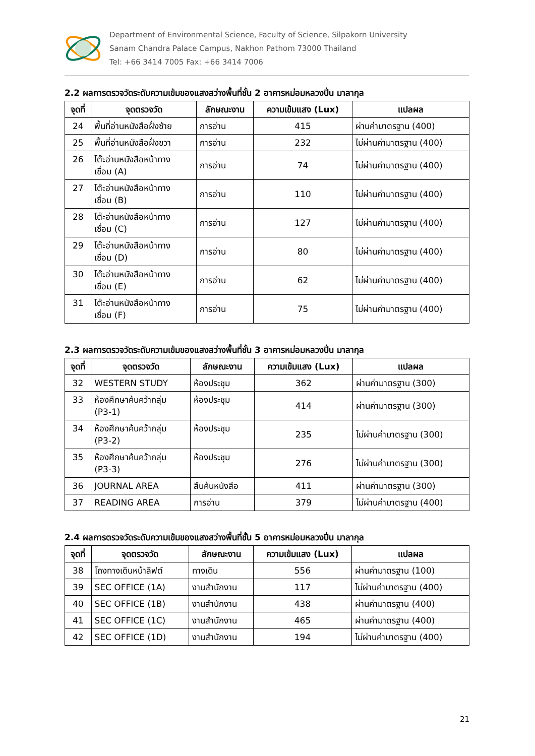Department of Environmental Science, Faculty of Science, Silpakorn University
Sanam Chandra Palace Campus, Nakhon Pathom 73000 Thailand
Tel: +66 3414 7005 Fax: +66 3414 7006
2.2 ผลการตรวจวัดระดับความเข้มของแสงสว่างพื้นที่ชั้น 2 อาคารหม่อมหลวงปิ่น มาลากุล
| จุดที่ | จุดตรวจวัด | ลักษณะงาน | ความเข้มแสง (Lux) | แปลผล |
| --- | --- | --- | --- | --- |
| 24 | พื้นที่อ่านหนังสือฝั่งซ้าย | การอ่าน | 415 | ผ่านค่ามาตรฐาน (400) |
| 25 | พื้นที่อ่านหนังสือฝั่งขวา | การอ่าน | 232 | ไม่ผ่านค่ามาตรฐาน (400) |
| 26 | โต๊ะอ่านหนังสือหน้าทาง เชื่อม (A) | การอ่าน | 74 | ไม่ผ่านค่ามาตรฐาน (400) |
| 27 | โต๊ะอ่านหนังสือหน้าทาง เชื่อม (B) | การอ่าน | 110 | ไม่ผ่านค่ามาตรฐาน (400) |
| 28 | โต๊ะอ่านหนังสือหน้าทาง เชื่อม (C) | การอ่าน | 127 | ไม่ผ่านค่ามาตรฐาน (400) |
| 29 | โต๊ะอ่านหนังสือหน้าทาง เชื่อม (D) | การอ่าน | 80 | ไม่ผ่านค่ามาตรฐาน (400) |
| 30 | โต๊ะอ่านหนังสือหน้าทาง เชื่อม (E) | การอ่าน | 62 | ไม่ผ่านค่ามาตรฐาน (400) |
| 31 | โต๊ะอ่านหนังสือหน้าทาง เชื่อม (F) | การอ่าน | 75 | ไม่ผ่านค่ามาตรฐาน (400) |
2.3 ผลการตรวจวัดระดับความเข้มของแสงสว่างพื้นที่ชั้น 3 อาคารหม่อมหลวงปิ่น มาลากุล
| จุดที่ | จุดตรวจวัด | ลักษณะงาน | ความเข้มแสง (Lux) | แปลผล |
| --- | --- | --- | --- | --- |
| 32 | WESTERN STUDY | ห้องประชุม | 362 | ผ่านค่ามาตรฐาน (300) |
| 33 | ห้องศึกษาค้นคว้ากลุ่ม (P3-1) | ห้องประชุม | 414 | ผ่านค่ามาตรฐาน (300) |
| 34 | ห้องศึกษาค้นคว้ากลุ่ม (P3-2) | ห้องประชุม | 235 | ไม่ผ่านค่ามาตรฐาน (300) |
| 35 | ห้องศึกษาค้นคว้ากลุ่ม (P3-3) | ห้องประชุม | 276 | ไม่ผ่านค่ามาตรฐาน (300) |
| 36 | JOURNAL AREA | สืบค้นหนังสือ | 411 | ผ่านค่ามาตรฐาน (300) |
| 37 | READING AREA | การอ่าน | 379 | ไม่ผ่านค่ามาตรฐาน (400) |
2.4 ผลการตรวจวัดระดับความเข้มของแสงสว่างพื้นที่ชั้น 5 อาคารหม่อมหลวงปิ่น มาลากุล
| จุดที่ | จุดตรวจวัด | ลักษณะงาน | ความเข้มแสง (Lux) | แปลผล |
| --- | --- | --- | --- | --- |
| 38 | โถงทางเดินหน้าลิฟต์ | ทางเดิน | 556 | ผ่านค่ามาตรฐาน (100) |
| 39 | SEC OFFICE (1A) | งานสำนักงาน | 117 | ไม่ผ่านค่ามาตรฐาน (400) |
| 40 | SEC OFFICE (1B) | งานสำนักงาน | 438 | ผ่านค่ามาตรฐาน (400) |
| 41 | SEC OFFICE (1C) | งานสำนักงาน | 465 | ผ่านค่ามาตรฐาน (400) |
| 42 | SEC OFFICE (1D) | งานสำนักงาน | 194 | ไม่ผ่านค่ามาตรฐาน (400) |
21